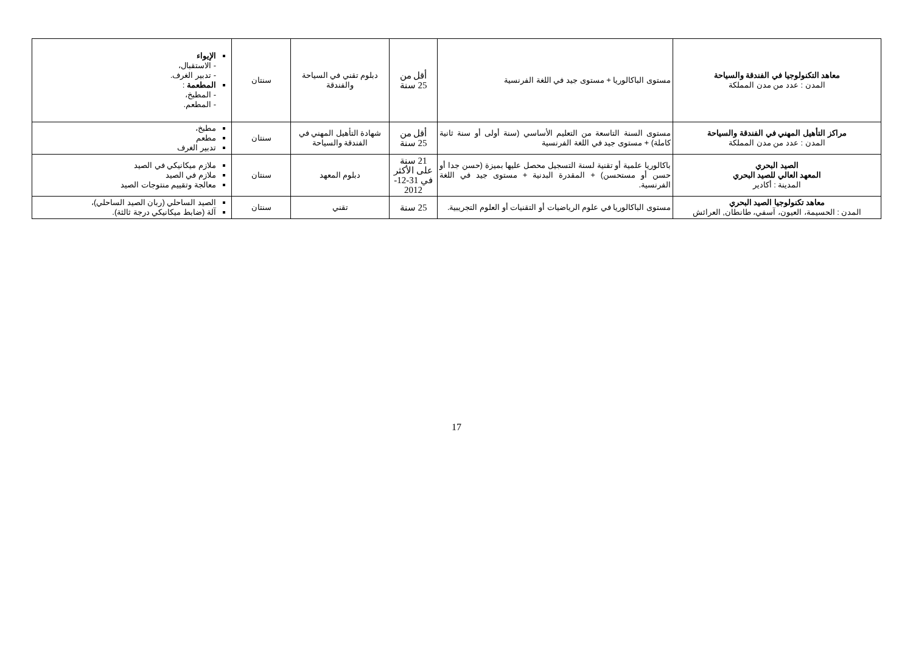| معاهد التكنولوجيا في الفندقة والسياحة المدن : عدد من مدن المملكة | مستوى الباكالوريا + مستوى جيد في اللغة الفرنسية | أقل من 25 سنة | دبلوم تقني في السياحة والفندقة | سنتان | الإيواء - الاستقبال، - تدبير الغرف. المطعمة : - المطبخ، - المطعم. |
| مراكز التأهيل المهني في الفندقة والسياحة المدن : عدد من مدن المملكة | مستوى السنة التاسعة من التعليم الأساسي (سنة أولى أو سنة ثانية كاملة) + مستوى جيد في اللغة الفرنسية | أقل من 25 سنة | شهادة التأهيل المهني في الفندقة والسياحة | سنتان | مطبخ، مطعم تدبير الغرف |
| الصيد البحري المعهد العالي للصيد البحري المدينة : أكادير | باكالوريا علمية أو تقنية لسنة التسجيل محصل عليها بميزة (حسن جدا أو حسن أو مستحسن) + المقدرة البدنية + مستوى جيد في اللغة الفرنسية. | 21 سنة على الأكثر في 31-12-2012 | دبلوم المعهد | سنتان | ملازم ميكانيكي في الصيد ملازم في الصيد معالجة وتقييم منتوجات الصيد |
| معاهد تكنولوجيا الصيد البحري المدن : الحسيمة، العيون، آسفي، طانطان, العرائش | مستوى الباكالوريا في علوم الرياضيات أو التقنيات أو العلوم التجريبية. | 25 سنة | تقني | سنتان | الصيد الساحلي (ربان الصيد الساحلي)، آلة (ضابط ميكانيكي درجة ثالثة). |
17